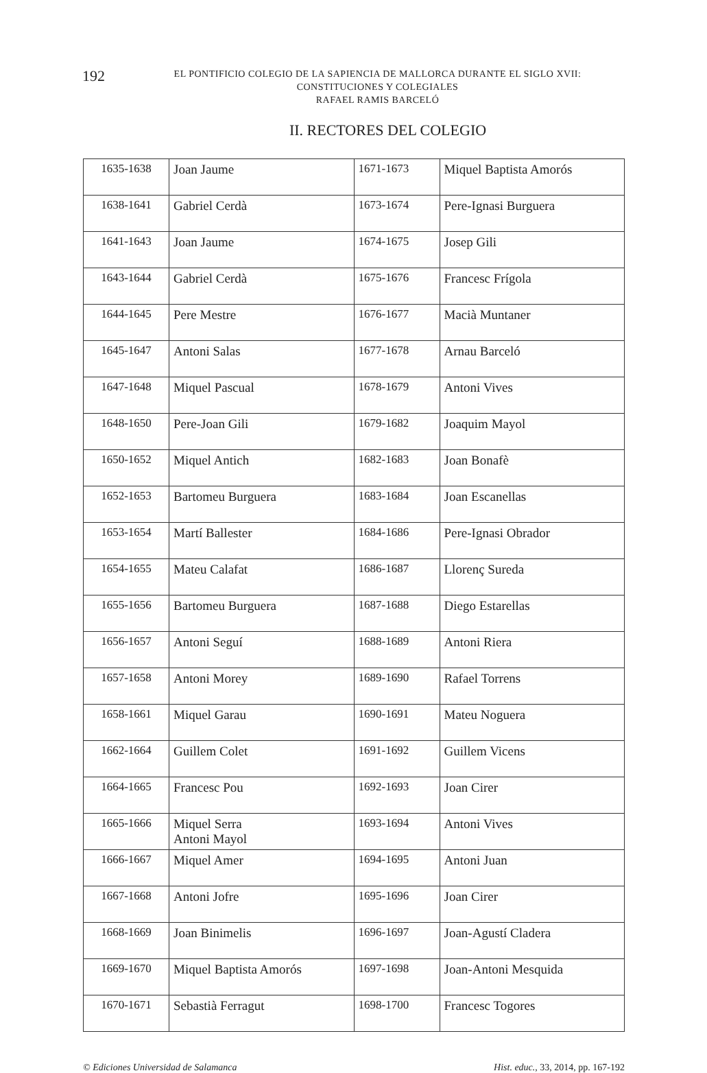192
EL PONTIFICIO COLEGIO DE LA SAPIENCIA DE MALLORCA DURANTE EL SIGLO XVII:
CONSTITUCIONES Y COLEGIALES
RAFAEL RAMIS BARCELÓ
II. RECTORES DEL COLEGIO
| 1635-1638 | Joan Jaume | 1671-1673 | Miquel Baptista Amorós |
| 1638-1641 | Gabriel Cerdà | 1673-1674 | Pere-Ignasi Burguera |
| 1641-1643 | Joan Jaume | 1674-1675 | Josep Gili |
| 1643-1644 | Gabriel Cerdà | 1675-1676 | Francesc Frígola |
| 1644-1645 | Pere Mestre | 1676-1677 | Macià Muntaner |
| 1645-1647 | Antoni Salas | 1677-1678 | Arnau Barceló |
| 1647-1648 | Miquel Pascual | 1678-1679 | Antoni Vives |
| 1648-1650 | Pere-Joan Gili | 1679-1682 | Joaquim Mayol |
| 1650-1652 | Miquel Antich | 1682-1683 | Joan Bonafè |
| 1652-1653 | Bartomeu Burguera | 1683-1684 | Joan Escanellas |
| 1653-1654 | Martí Ballester | 1684-1686 | Pere-Ignasi Obrador |
| 1654-1655 | Mateu Calafat | 1686-1687 | Llorenç Sureda |
| 1655-1656 | Bartomeu Burguera | 1687-1688 | Diego Estarellas |
| 1656-1657 | Antoni Seguí | 1688-1689 | Antoni Riera |
| 1657-1658 | Antoni Morey | 1689-1690 | Rafael Torrens |
| 1658-1661 | Miquel Garau | 1690-1691 | Mateu Noguera |
| 1662-1664 | Guillem Colet | 1691-1692 | Guillem Vicens |
| 1664-1665 | Francesc Pou | 1692-1693 | Joan Cirer |
| 1665-1666 | Miquel Serra Antoni Mayol | 1693-1694 | Antoni Vives |
| 1666-1667 | Miquel Amer | 1694-1695 | Antoni Juan |
| 1667-1668 | Antoni Jofre | 1695-1696 | Joan Cirer |
| 1668-1669 | Joan Binimelis | 1696-1697 | Joan-Agustí Cladera |
| 1669-1670 | Miquel Baptista Amorós | 1697-1698 | Joan-Antoni Mesquida |
| 1670-1671 | Sebastià Ferragut | 1698-1700 | Francesc Togores |
© Ediciones Universidad de Salamanca Hist. educ., 33, 2014, pp. 167-192